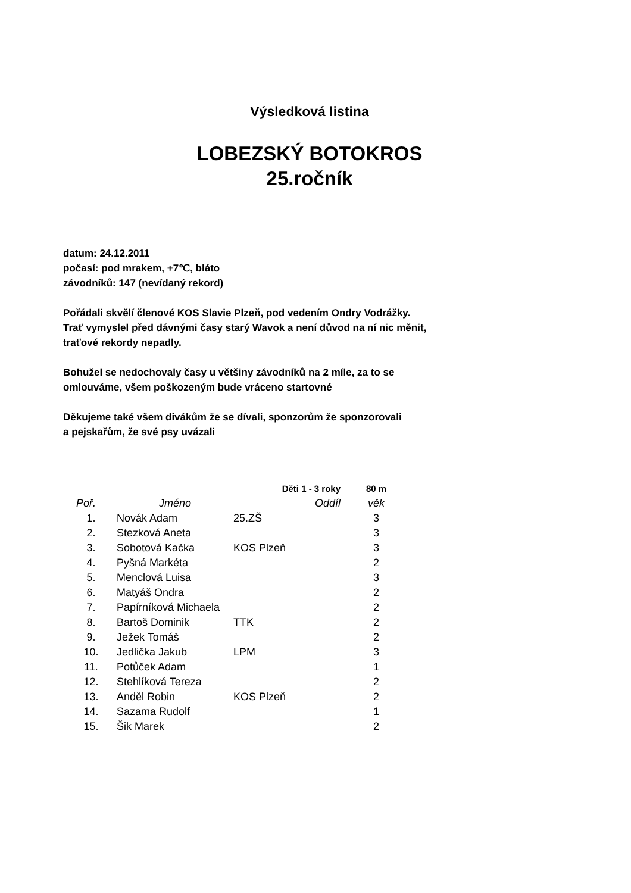Výsledková listina
LOBEZSKÝ BOTOKROS
25.ročník
datum: 24.12.2011
počasí: pod mrakem, +7℃, bláto
závodníků: 147 (nevídaný rekord)
Pořádali skvělí členové KOS Slavie Plzeň, pod vedením Ondry Vodrážky.
Trať vymyslel před dávnými časy starý Wavok a není důvod na ní nic měnit,
traťové rekordy nepadly.
Bohužel se nedochovaly časy u většiny závodníků na 2 míle, za to se
omlouváme, všem poškozeným bude vráceno startovné
Děkujeme také všem divákům že se dívali, sponzorům že sponzorovali
a pejskařům, že své psy uvázali
| | Děti 1 - 3 roky | | 80 m |
| Poř. | Jméno | Oddíl | věk |
| 1. | Novák Adam | 25.ZŠ | 3 |
| 2. | Stezková Aneta | | 3 |
| 3. | Sobotová Kačka | KOS Plzeň | 3 |
| 4. | Pyšná Markéta | | 2 |
| 5. | Menclová Luisa | | 3 |
| 6. | Matyáš Ondra | | 2 |
| 7. | Papírníková Michaela | | 2 |
| 8. | Bartoš Dominik | TTK | 2 |
| 9. | Ježek Tomáš | | 2 |
| 10. | Jedlička Jakub | LPM | 3 |
| 11. | Potůček Adam | | 1 |
| 12. | Stehlíková Tereza | | 2 |
| 13. | Anděl Robin | KOS Plzeň | 2 |
| 14. | Sazama Rudolf | | 1 |
| 15. | Šik Marek | | 2 |